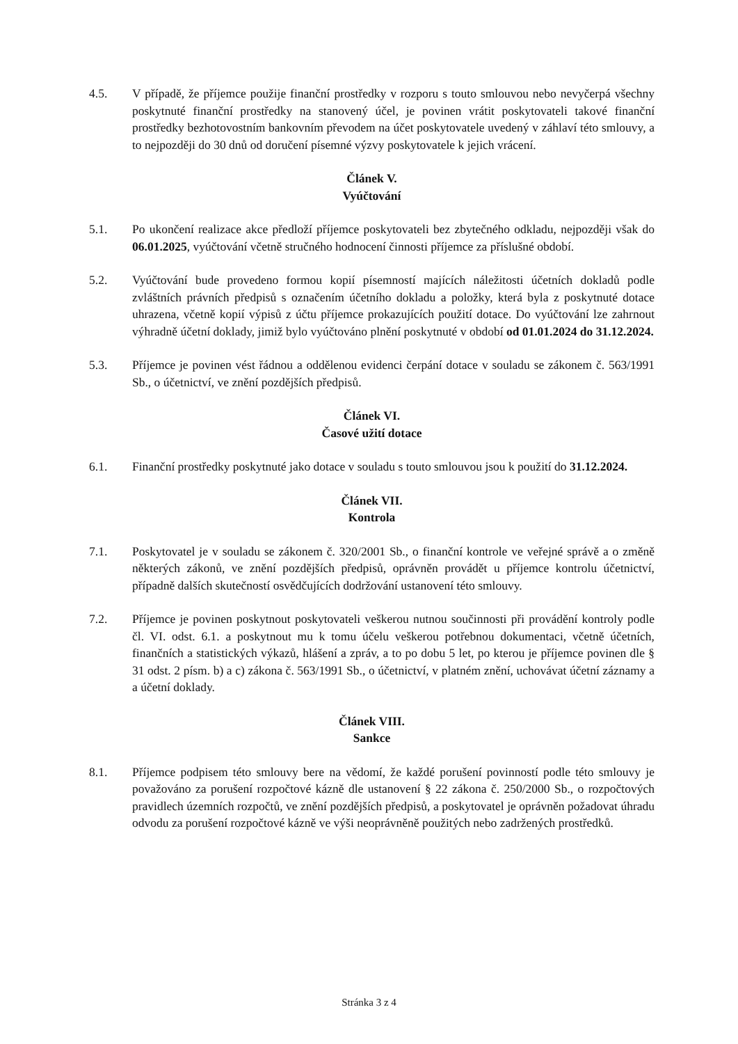4.5. V případě, že příjemce použije finanční prostředky v rozporu s touto smlouvou nebo nevyčerpá všechny poskytnuté finanční prostředky na stanovený účel, je povinen vrátit poskytovateli takové finanční prostředky bezhotovostním bankovním převodem na účet poskytovatele uvedený v záhlaví této smlouvy, a to nejpozději do 30 dnů od doručení písemné výzvy poskytovatele k jejich vrácení.
Článek V.
Vyúčtování
5.1. Po ukončení realizace akce předloží příjemce poskytovateli bez zbytečného odkladu, nejpozději však do 06.01.2025, vyúčtování včetně stručného hodnocení činnosti příjemce za příslušné období.
5.2. Vyúčtování bude provedeno formou kopií písemností majících náležitosti účetních dokladů podle zvláštních právních předpisů s označením účetního dokladu a položky, která byla z poskytnuté dotace uhrazena, včetně kopií výpisů z účtu příjemce prokazujících použití dotace. Do vyúčtování lze zahrnout výhradně účetní doklady, jimiž bylo vyúčtováno plnění poskytnuté v období od 01.01.2024 do 31.12.2024.
5.3. Příjemce je povinen vést řádnou a oddělenou evidenci čerpání dotace v souladu se zákonem č. 563/1991 Sb., o účetnictví, ve znění pozdějších předpisů.
Článek VI.
Časové užití dotace
6.1. Finanční prostředky poskytnuté jako dotace v souladu s touto smlouvou jsou k použití do 31.12.2024.
Článek VII.
Kontrola
7.1. Poskytovatel je v souladu se zákonem č. 320/2001 Sb., o finanční kontrole ve veřejné správě a o změně některých zákonů, ve znění pozdějších předpisů, oprávněn provádět u příjemce kontrolu účetnictví, případně dalších skutečností osvědčujících dodržování ustanovení této smlouvy.
7.2. Příjemce je povinen poskytnout poskytovateli veškerou nutnou součinnosti při provádění kontroly podle čl. VI. odst. 6.1. a poskytnout mu k tomu účelu veškerou potřebnou dokumentaci, včetně účetních, finančních a statistických výkazů, hlášení a zpráv, a to po dobu 5 let, po kterou je příjemce povinen dle § 31 odst. 2 písm. b) a c) zákona č. 563/1991 Sb., o účetnictví, v platném znění, uchovávat účetní záznamy a a účetní doklady.
Článek VIII.
Sankce
8.1. Příjemce podpisem této smlouvy bere na vědomí, že každé porušení povinností podle této smlouvy je považováno za porušení rozpočtové kázně dle ustanovení § 22 zákona č. 250/2000 Sb., o rozpočtových pravidlech územních rozpočtů, ve znění pozdějších předpisů, a poskytovatel je oprávněn požadovat úhradu odvodu za porušení rozpočtové kázně ve výši neoprávněně použitých nebo zadržených prostředků.
Stránka 3 z 4